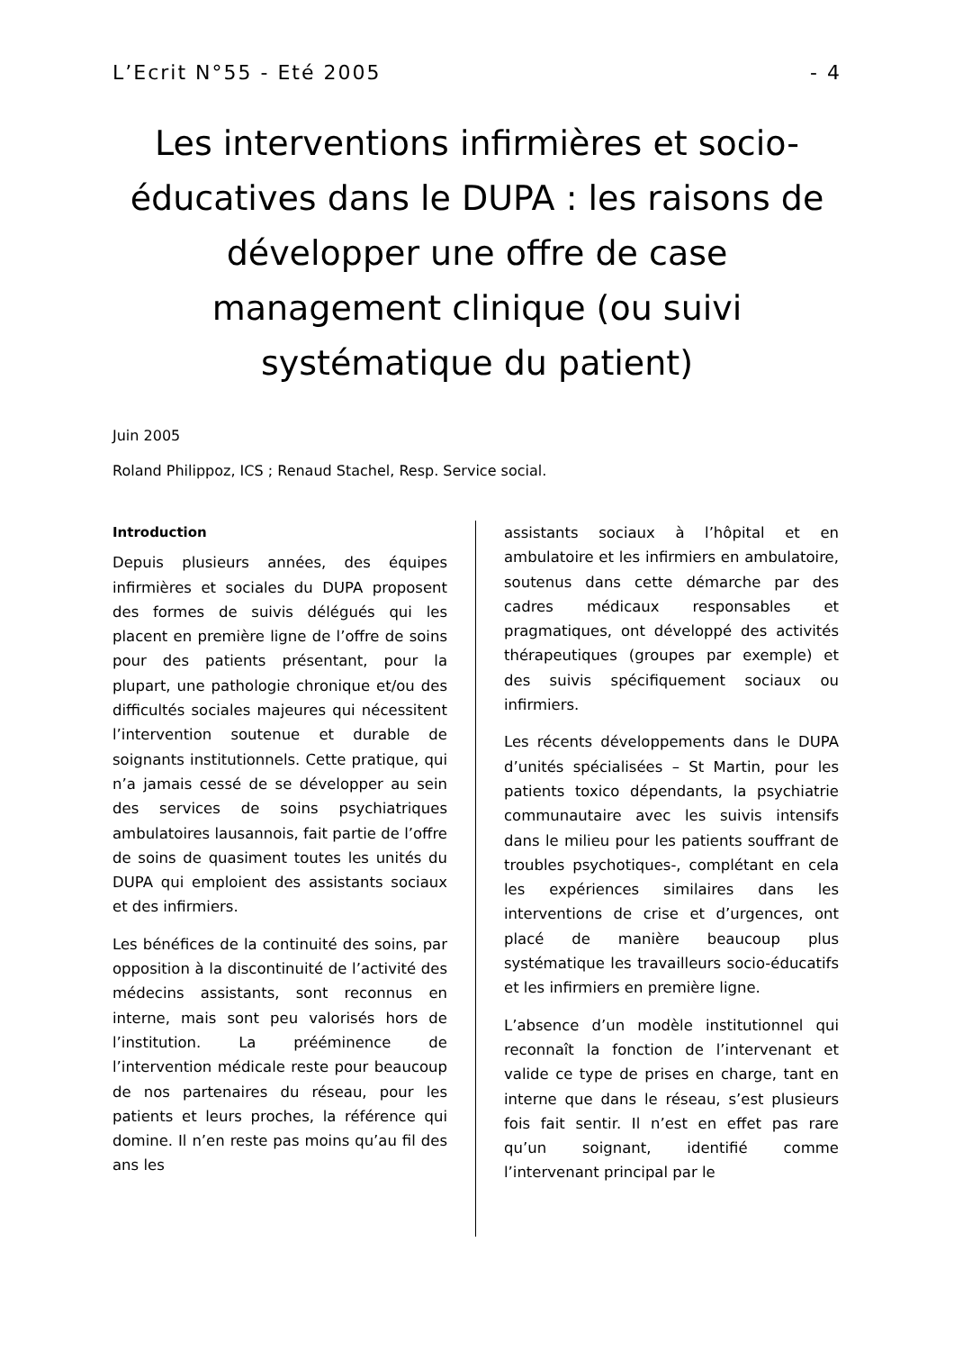L’Ecrit N°55 - Eté 2005 - 4
Les interventions infirmières et socio-éducatives dans le DUPA : les raisons de développer une offre de case management clinique (ou suivi systématique du patient)
Juin 2005
Roland Philippoz, ICS ; Renaud Stachel, Resp. Service social.
Introduction
Depuis plusieurs années, des équipes infirmières et sociales du DUPA proposent des formes de suivis délégués qui les placent en première ligne de l’offre de soins pour des patients présentant, pour la plupart, une pathologie chronique et/ou des difficultés sociales majeures qui nécessitent l’intervention soutenue et durable de soignants institutionnels. Cette pratique, qui n’a jamais cessé de se développer au sein des services de soins psychiatriques ambulatoires lausannois, fait partie de l’offre de soins de quasiment toutes les unités du DUPA qui emploient des assistants sociaux et des infirmiers.
Les bénéfices de la continuité des soins, par opposition à la discontinuité de l’activité des médecins assistants, sont reconnus en interne, mais sont peu valorisés hors de l’institution. La prééminence de l’intervention médicale reste pour beaucoup de nos partenaires du réseau, pour les patients et leurs proches, la référence qui domine. Il n’en reste pas moins qu’au fil des ans les
assistants sociaux à l’hôpital et en ambulatoire et les infirmiers en ambulatoire, soutenus dans cette démarche par des cadres médicaux responsables et pragmatiques, ont développé des activités thérapeutiques (groupes par exemple) et des suivis spécifiquement sociaux ou infirmiers.
Les récents développements dans le DUPA d’unités spécialisées – St Martin, pour les patients toxico dépendants, la psychiatrie communautaire avec les suivis intensifs dans le milieu pour les patients souffrant de troubles psychotiques-, complétant en cela les expériences similaires dans les interventions de crise et d’urgences, ont placé de manière beaucoup plus systématique les travailleurs socio-éducatifs et les infirmiers en première ligne.
L’absence d’un modèle institutionnel qui reconnaît la fonction de l’intervenant et valide ce type de prises en charge, tant en interne que dans le réseau, s’est plusieurs fois fait sentir. Il n’est en effet pas rare qu’un soignant, identifié comme l’intervenant principal par le